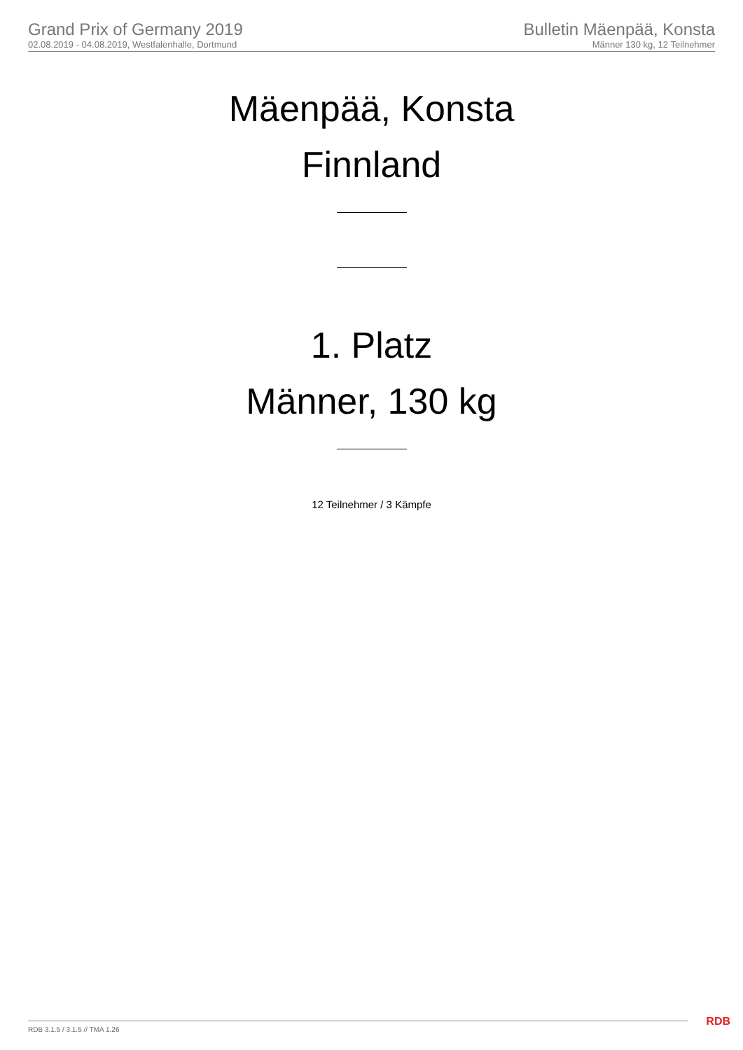Grand Prix of Germany 2019
02.08.2019 - 04.08.2019, Westfalenhalle, Dortmund
Bulletin Mäenpää, Konsta
Männer 130 kg, 12 Teilnehmer
Mäenpää, Konsta
Finnland
1. Platz
Männer, 130 kg
12 Teilnehmer / 3 Kämpfe
RDB 3.1.5 / 3.1.5 // TMA 1.26 RDB